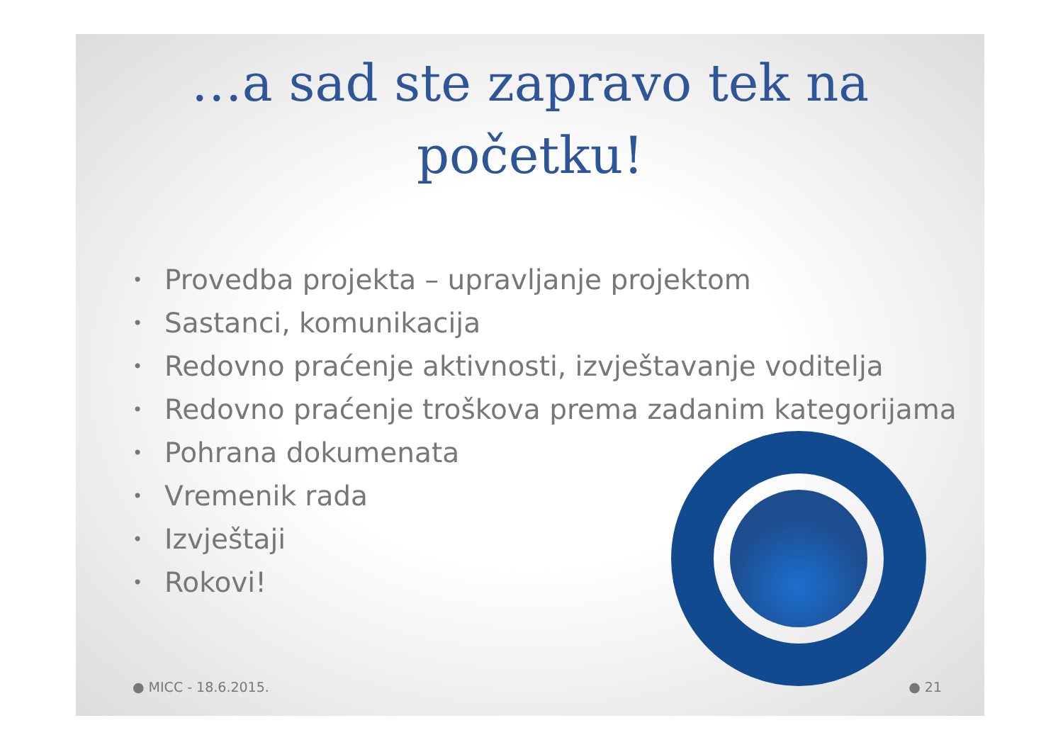…a sad ste zapravo tek na početku!
• Provedba projekta – upravljanje projektom
• Sastanci, komunikacija
• Redovno praćenje aktivnosti, izvještavanje voditelja
• Redovno praćenje troškova prema zadanim kategorijama
• Pohrana dokumenata
• Vremenik rada
• Izvještaji
• Rokovi!
● MICC - 18.6.2015. ● 21